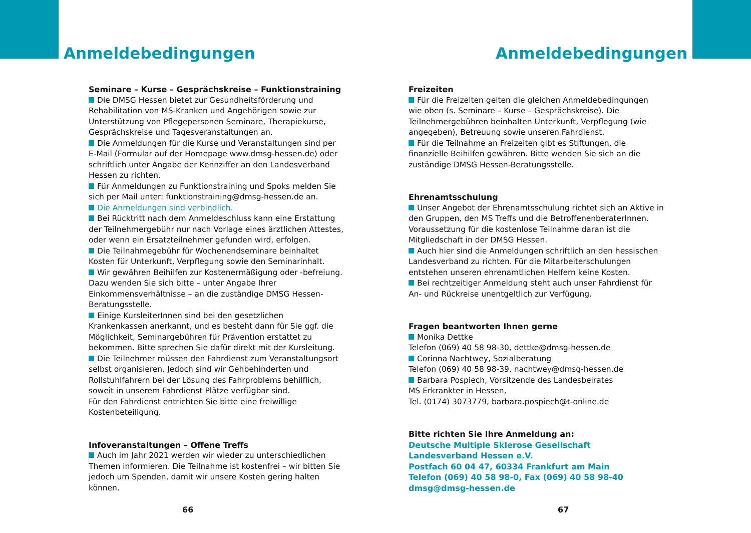Anmeldebedingungen
Seminare – Kurse – Gesprächskreise – Funktionstraining
Die DMSG Hessen bietet zur Gesundheitsförderung und Rehabilitation von MS-Kranken und Angehörigen sowie zur Unterstützung von Pflegepersonen Seminare, Therapiekurse, Gesprächskreise und Tagesveranstaltungen an.
Die Anmeldungen für die Kurse und Veranstaltungen sind per E-Mail (Formular auf der Homepage www.dmsg-hessen.de) oder schriftlich unter Angabe der Kennziffer an den Landesverband Hessen zu richten.
Für Anmeldungen zu Funktionstraining und Spoks melden Sie sich per Mail unter: funktionstraining@dmsg-hessen.de an.
Die Anmeldungen sind verbindlich.
Bei Rücktritt nach dem Anmeldeschluss kann eine Erstattung der Teilnehmergebühr nur nach Vorlage eines ärztlichen Attestes, oder wenn ein Ersatzteilnehmer gefunden wird, erfolgen.
Die Teilnahmegebühr für Wochenendseminare beinhaltet Kosten für Unterkunft, Verpflegung sowie den Seminarinhalt.
Wir gewähren Beihilfen zur Kostenermäßigung oder -befreiung. Dazu wenden Sie sich bitte – unter Angabe Ihrer Einkommensverhältnisse – an die zuständige DMSG Hessen-Beratungsstelle.
Einige KursleiterInnen sind bei den gesetzlichen Krankenkassen anerkannt, und es besteht dann für Sie ggf. die Möglichkeit, Seminargebühren für Prävention erstattet zu bekommen. Bitte sprechen Sie dafür direkt mit der Kursleitung.
Die Teilnehmer müssen den Fahrdienst zum Veranstaltungsort selbst organisieren. Jedoch sind wir Gehbehinderten und Rollstuhlfahrern bei der Lösung des Fahrproblems behilflich, soweit in unserem Fahrdienst Plätze verfügbar sind.
Für den Fahrdienst entrichten Sie bitte eine freiwillige Kostenbeteiligung.
Infoveranstaltungen – Offene Treffs
Auch im Jahr 2021 werden wir wieder zu unterschiedlichen Themen informieren. Die Teilnahme ist kostenfrei – wir bitten Sie jedoch um Spenden, damit wir unsere Kosten gering halten können.
66
Anmeldebedingungen
Freizeiten
Für die Freizeiten gelten die gleichen Anmeldebedingungen wie oben (s. Seminare – Kurse – Gesprächskreise). Die Teilnehmergebühren beinhalten Unterkunft, Verpflegung (wie angegeben), Betreuung sowie unseren Fahrdienst.
Für die Teilnahme an Freizeiten gibt es Stiftungen, die finanzielle Beihilfen gewähren. Bitte wenden Sie sich an die zuständige DMSG Hessen-Beratungsstelle.
Ehrenamtsschulung
Unser Angebot der Ehrenamtsschulung richtet sich an Aktive in den Gruppen, den MS Treffs und die BetroffenenberaterInnen. Voraussetzung für die kostenlose Teilnahme daran ist die Mitgliedschaft in der DMSG Hessen.
Auch hier sind die Anmeldungen schriftlich an den hessischen Landesverband zu richten. Für die Mitarbeiterschulungen entstehen unseren ehrenamtlichen Helfern keine Kosten.
Bei rechtzeitiger Anmeldung steht auch unser Fahrdienst für An- und Rückreise unentgeltlich zur Verfügung.
Fragen beantworten Ihnen gerne
Monika Dettke
Telefon (069) 40 58 98-30, dettke@dmsg-hessen.de
Corinna Nachtwey, Sozialberatung
Telefon (069) 40 58 98-39, nachtwey@dmsg-hessen.de
Barbara Pospiech, Vorsitzende des Landesbeirates
MS Erkrankter in Hessen,
Tel. (0174) 3073779, barbara.pospiech@t-online.de
Bitte richten Sie Ihre Anmeldung an:
Deutsche Multiple Sklerose Gesellschaft
Landesverband Hessen e.V.
Postfach 60 04 47, 60334 Frankfurt am Main
Telefon (069) 40 58 98-0, Fax (069) 40 58 98-40
dmsg@dmsg-hessen.de
67